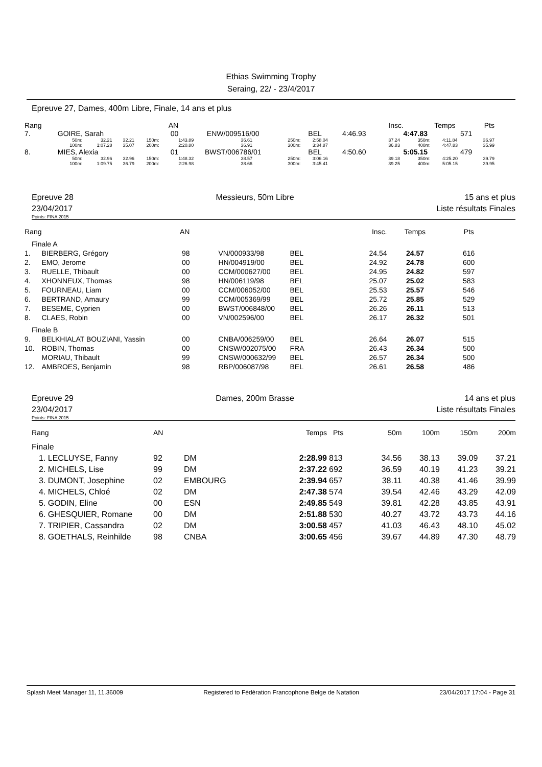Ethias Swimming Trophy
Seraing, 22/ - 23/4/2017
Epreuve 27, Dames, 400m Libre, Finale, 14 ans et plus
| Rang | | | | | AN | | | | | | | Insc. | Temps | | Pts |
| 7. | GOIRE, Sarah | | | | 00 | ENW/009516/00 | | BEL | | | 4:46.93 | 4:47.83 | | 571 | |
| | 50m: 100m: | 32.21 1:07.28 | 32.21 35.07 | 150m: 200m: | | 1:43.89 2:20.80 | 36.61 36.91 | 250m: 300m: | 2:58.04 3:34.87 | | | 37.24 36.83 | 350m: 400m: | 4:11.84 4:47.83 | 36.97 35.99 |
| 8. | MIES, Alexia | | | | 01 | BWST/006786/01 | | BEL | | | 4:50.60 | 5:05.15 | | 479 | |
| | 50m: 100m: | 32.96 1:09.75 | 32.96 36.79 | 150m: 200m: | | 1:48.32 2:26.98 | 38.57 38.66 | 250m: 300m: | 3:06.16 3:45.41 | | | 39.18 39.25 | 350m: 400m: | 4:25.20 5:05.15 | 39.79 39.95 |
Epreuve 28
23/04/2017 Messieurs, 50m Libre 15 ans et plus
Liste résultats Finales
Points: FINA 2015
| Rang | | AN | | | Insc. | Temps | Pts |
| Finale A | | | | | | | |
| 1. | BIERBERG, Grégory | 98 | VN/000933/98 | BEL | 24.54 | 24.57 | 616 |
| 2. | EMO, Jerome | 00 | HN/004919/00 | BEL | 24.92 | 24.78 | 600 |
| 3. | RUELLE, Thibault | 00 | CCM/000627/00 | BEL | 24.95 | 24.82 | 597 |
| 4. | XHONNEUX, Thomas | 98 | HN/006119/98 | BEL | 25.07 | 25.02 | 583 |
| 5. | FOURNEAU, Liam | 00 | CCM/006052/00 | BEL | 25.53 | 25.57 | 546 |
| 6. | BERTRAND, Amaury | 99 | CCM/005369/99 | BEL | 25.72 | 25.85 | 529 |
| 7. | BESEME, Cyprien | 00 | BWST/006848/00 | BEL | 26.26 | 26.11 | 513 |
| 8. | CLAES, Robin | 00 | VN/002596/00 | BEL | 26.17 | 26.32 | 501 |
| Finale B | | | | | | | |
| 9. | BELKHIALAT BOUZIANI, Yassin | 00 | CNBA/006259/00 | BEL | 26.64 | 26.07 | 515 |
| 10. | ROBIN, Thomas | 00 | CNSW/002075/00 | FRA | 26.43 | 26.34 | 500 |
| | MORIAU, Thibault | 99 | CNSW/000632/99 | BEL | 26.57 | 26.34 | 500 |
| 12. | AMBROES, Benjamin | 98 | RBP/006087/98 | BEL | 26.61 | 26.58 | 486 |
Epreuve 29
23/04/2017 Dames, 200m Brasse 14 ans et plus
Liste résultats Finales
Points: FINA 2015
| Rang | AN | | Temps | Pts | 50m | 100m | 150m | 200m |
| Finale | | | | | | | | |
| 1. LECLUYSE, Fanny | 92 | DM | 2:28.99 | 813 | 34.56 | 38.13 | 39.09 | 37.21 |
| 2. MICHELS, Lise | 99 | DM | 2:37.22 | 692 | 36.59 | 40.19 | 41.23 | 39.21 |
| 3. DUMONT, Josephine | 02 | EMBOURG | 2:39.94 | 657 | 38.11 | 40.38 | 41.46 | 39.99 |
| 4. MICHELS, Chloé | 02 | DM | 2:47.38 | 574 | 39.54 | 42.46 | 43.29 | 42.09 |
| 5. GODIN, Eline | 00 | ESN | 2:49.85 | 549 | 39.81 | 42.28 | 43.85 | 43.91 |
| 6. GHESQUIER, Romane | 00 | DM | 2:51.88 | 530 | 40.27 | 43.72 | 43.73 | 44.16 |
| 7. TRIPIER, Cassandra | 02 | DM | 3:00.58 | 457 | 41.03 | 46.43 | 48.10 | 45.02 |
| 8. GOETHALS, Reinhilde | 98 | CNBA | 3:00.65 | 456 | 39.67 | 44.89 | 47.30 | 48.79 |
Splash Meet Manager 11, 11.36009 Registered to Fédération Francophone Belge de Natation 23/04/2017 17:04 - Page 31